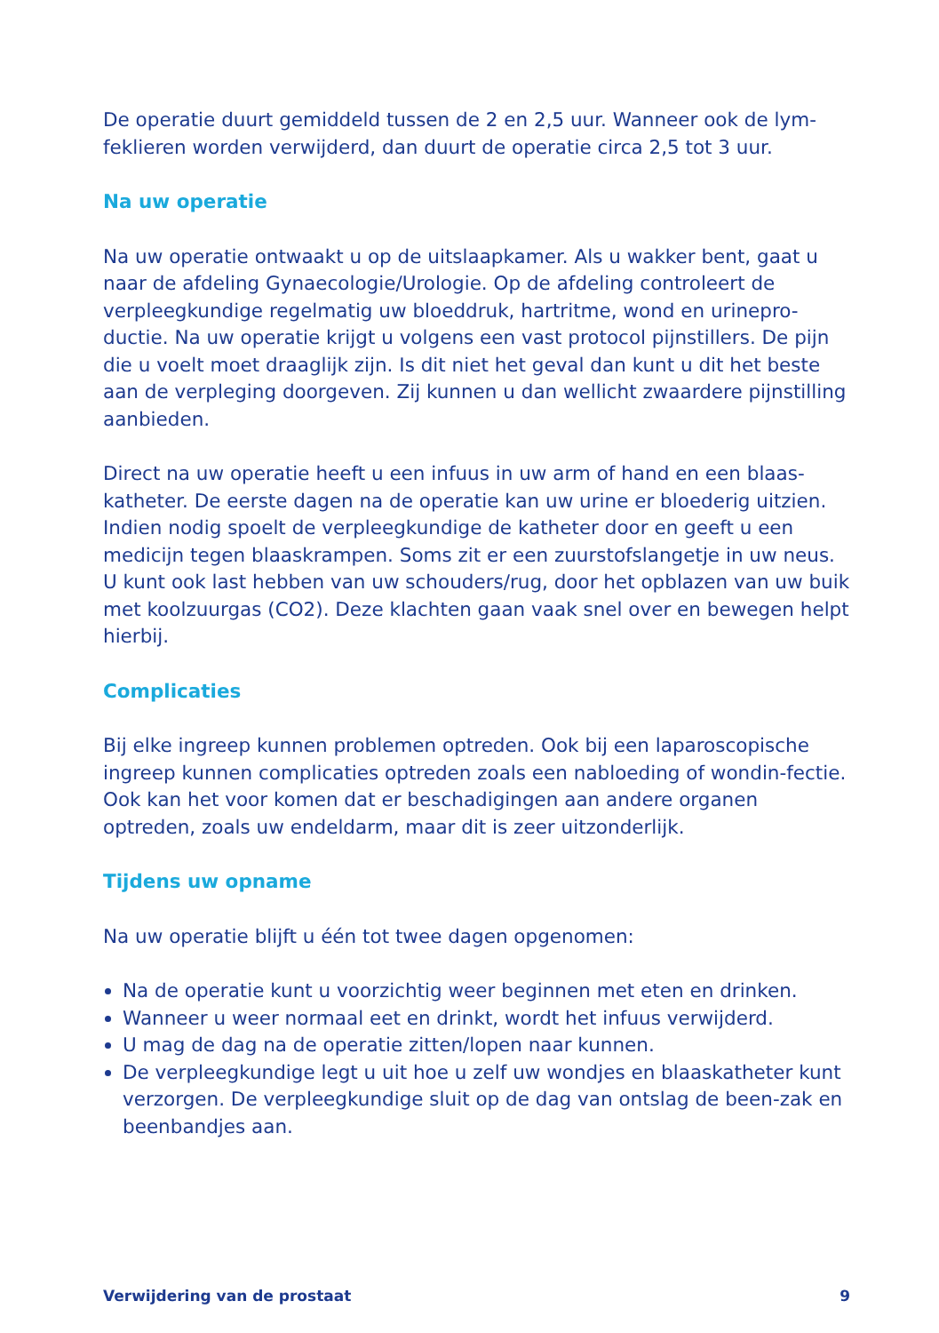De operatie duurt gemiddeld tussen de 2 en 2,5 uur. Wanneer ook de lym-feklieren worden verwijderd, dan duurt de operatie circa 2,5 tot 3 uur.
Na uw operatie
Na uw operatie ontwaakt u op de uitslaapkamer. Als u wakker bent, gaat u naar de afdeling Gynaecologie/Urologie. Op de afdeling controleert de verpleegkundige regelmatig uw bloeddruk, hartritme, wond en urinepro-ductie. Na uw operatie krijgt u volgens een vast protocol pijnstillers. De pijn die u voelt moet draaglijk zijn. Is dit niet het geval dan kunt u dit het beste aan de verpleging doorgeven. Zij kunnen u dan wellicht zwaardere pijnstilling aanbieden.
Direct na uw operatie heeft u een infuus in uw arm of hand en een blaas-katheter. De eerste dagen na de operatie kan uw urine er bloederig uitzien. Indien nodig spoelt de verpleegkundige de katheter door en geeft u een medicijn tegen blaaskrampen. Soms zit er een zuurstofslangetje in uw neus. U kunt ook last hebben van uw schouders/rug, door het opblazen van uw buik met koolzuurgas (CO2). Deze klachten gaan vaak snel over en bewegen helpt hierbij.
Complicaties
Bij elke ingreep kunnen problemen optreden. Ook bij een laparoscopische ingreep kunnen complicaties optreden zoals een nabloeding of wondin-fectie. Ook kan het voor komen dat er beschadigingen aan andere organen optreden, zoals uw endeldarm, maar dit is zeer uitzonderlijk.
Tijdens uw opname
Na uw operatie blijft u één tot twee dagen opgenomen:
Na de operatie kunt u voorzichtig weer beginnen met eten en drinken.
Wanneer u weer normaal eet en drinkt, wordt het infuus verwijderd.
U mag de dag na de operatie zitten/lopen naar kunnen.
De verpleegkundige legt u uit hoe u zelf uw wondjes en blaaskatheter kunt verzorgen. De verpleegkundige sluit op de dag van ontslag de been-zak en beenbandjes aan.
Verwijdering van de prostaat 9